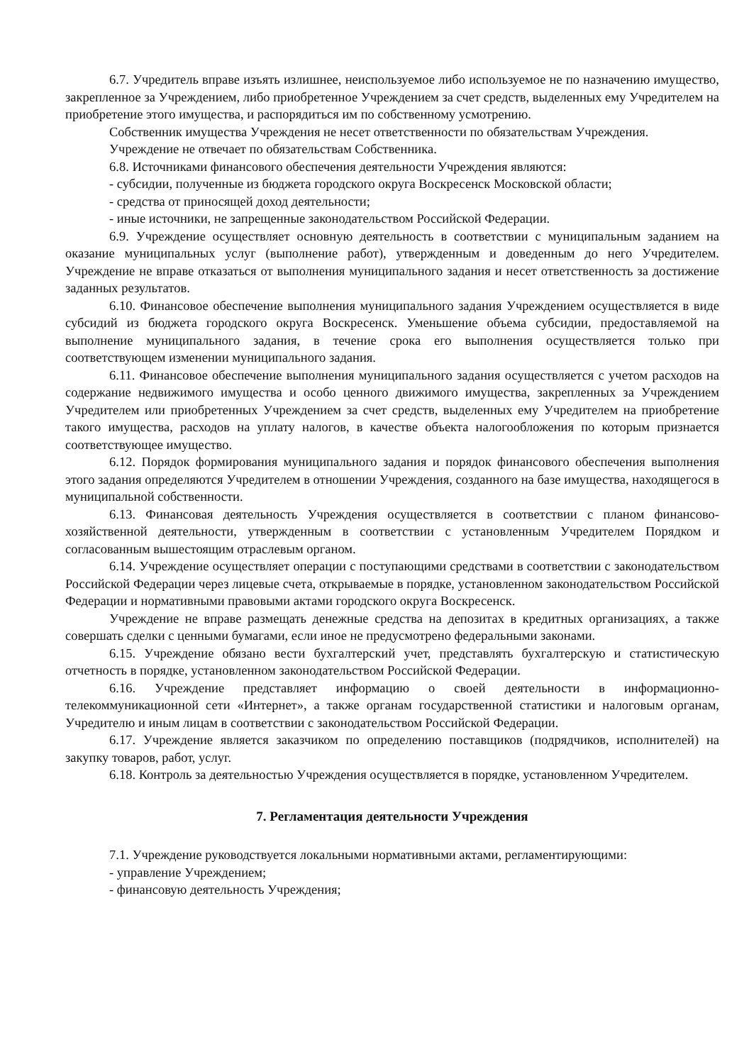6.7. Учредитель вправе изъять излишнее, неиспользуемое либо используемое не по назначению имущество, закрепленное за Учреждением, либо приобретенное Учреждением за счет средств, выделенных ему Учредителем на приобретение этого имущества, и распорядиться им по собственному усмотрению.
Собственник имущества Учреждения не несет ответственности по обязательствам Учреждения.
Учреждение не отвечает по обязательствам Собственника.
6.8. Источниками финансового обеспечения деятельности Учреждения являются:
- субсидии, полученные из бюджета городского округа Воскресенск Московской области;
- средства от приносящей доход деятельности;
- иные источники, не запрещенные законодательством Российской Федерации.
6.9. Учреждение осуществляет основную деятельность в соответствии с муниципальным заданием на оказание муниципальных услуг (выполнение работ), утвержденным и доведенным до него Учредителем. Учреждение не вправе отказаться от выполнения муниципального задания и несет ответственность за достижение заданных результатов.
6.10. Финансовое обеспечение выполнения муниципального задания Учреждением осуществляется в виде субсидий из бюджета городского округа Воскресенск. Уменьшение объема субсидии, предоставляемой на выполнение муниципального задания, в течение срока его выполнения осуществляется только при соответствующем изменении муниципального задания.
6.11. Финансовое обеспечение выполнения муниципального задания осуществляется с учетом расходов на содержание недвижимого имущества и особо ценного движимого имущества, закрепленных за Учреждением Учредителем или приобретенных Учреждением за счет средств, выделенных ему Учредителем на приобретение такого имущества, расходов на уплату налогов, в качестве объекта налогообложения по которым признается соответствующее имущество.
6.12. Порядок формирования муниципального задания и порядок финансового обеспечения выполнения этого задания определяются Учредителем в отношении Учреждения, созданного на базе имущества, находящегося в муниципальной собственности.
6.13. Финансовая деятельность Учреждения осуществляется в соответствии с планом финансово-хозяйственной деятельности, утвержденным в соответствии с установленным Учредителем Порядком и согласованным вышестоящим отраслевым органом.
6.14. Учреждение осуществляет операции с поступающими средствами в соответствии с законодательством Российской Федерации через лицевые счета, открываемые в порядке, установленном законодательством Российской Федерации и нормативными правовыми актами городского округа Воскресенск.
Учреждение не вправе размещать денежные средства на депозитах в кредитных организациях, а также совершать сделки с ценными бумагами, если иное не предусмотрено федеральными законами.
6.15. Учреждение обязано вести бухгалтерский учет, представлять бухгалтерскую и статистическую отчетность в порядке, установленном законодательством Российской Федерации.
6.16. Учреждение представляет информацию о своей деятельности в информационно-телекоммуникационной сети «Интернет», а также органам государственной статистики и налоговым органам, Учредителю и иным лицам в соответствии с законодательством Российской Федерации.
6.17. Учреждение является заказчиком по определению поставщиков (подрядчиков, исполнителей) на закупку товаров, работ, услуг.
6.18. Контроль за деятельностью Учреждения осуществляется в порядке, установленном Учредителем.
7. Регламентация деятельности Учреждения
7.1. Учреждение руководствуется локальными нормативными актами, регламентирующими:
- управление Учреждением;
- финансовую деятельность Учреждения;